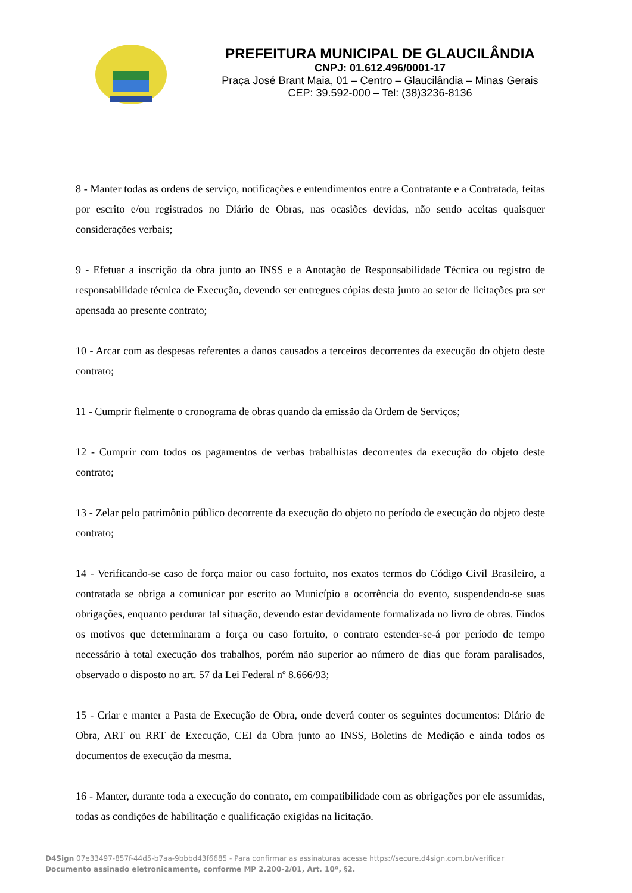PREFEITURA MUNICIPAL DE GLAUCILÂNDIA
CNPJ: 01.612.496/0001-17
Praça José Brant Maia, 01 – Centro – Glaucilândia – Minas Gerais
CEP: 39.592-000 – Tel: (38)3236-8136
8 - Manter todas as ordens de serviço, notificações e entendimentos entre a Contratante e a Contratada, feitas por escrito e/ou registrados no Diário de Obras, nas ocasiões devidas, não sendo aceitas quaisquer considerações verbais;
9 - Efetuar a inscrição da obra junto ao INSS e a Anotação de Responsabilidade Técnica ou registro de responsabilidade técnica de Execução, devendo ser entregues cópias desta junto ao setor de licitações pra ser apensada ao presente contrato;
10 - Arcar com as despesas referentes a danos causados a terceiros decorrentes da execução do objeto deste contrato;
11 - Cumprir fielmente o cronograma de obras quando da emissão da Ordem de Serviços;
12 - Cumprir com todos os pagamentos de verbas trabalhistas decorrentes da execução do objeto deste contrato;
13 - Zelar pelo patrimônio público decorrente da execução do objeto no período de execução do objeto deste contrato;
14 - Verificando-se caso de força maior ou caso fortuito, nos exatos termos do Código Civil Brasileiro, a contratada se obriga a comunicar por escrito ao Município a ocorrência do evento, suspendendo-se suas obrigações, enquanto perdurar tal situação, devendo estar devidamente formalizada no livro de obras. Findos os motivos que determinaram a força ou caso fortuito, o contrato estender-se-á por período de tempo necessário à total execução dos trabalhos, porém não superior ao número de dias que foram paralisados, observado o disposto no art. 57 da Lei Federal nº 8.666/93;
15 - Criar e manter a Pasta de Execução de Obra, onde deverá conter os seguintes documentos: Diário de Obra, ART ou RRT de Execução, CEI da Obra junto ao INSS, Boletins de Medição e ainda todos os documentos de execução da mesma.
16 - Manter, durante toda a execução do contrato, em compatibilidade com as obrigações por ele assumidas, todas as condições de habilitação e qualificação exigidas na licitação.
D4Sign 07e33497-857f-44d5-b7aa-9bbbd43f6685 - Para confirmar as assinaturas acesse https://secure.d4sign.com.br/verificar
Documento assinado eletronicamente, conforme MP 2.200-2/01, Art. 10º, §2.